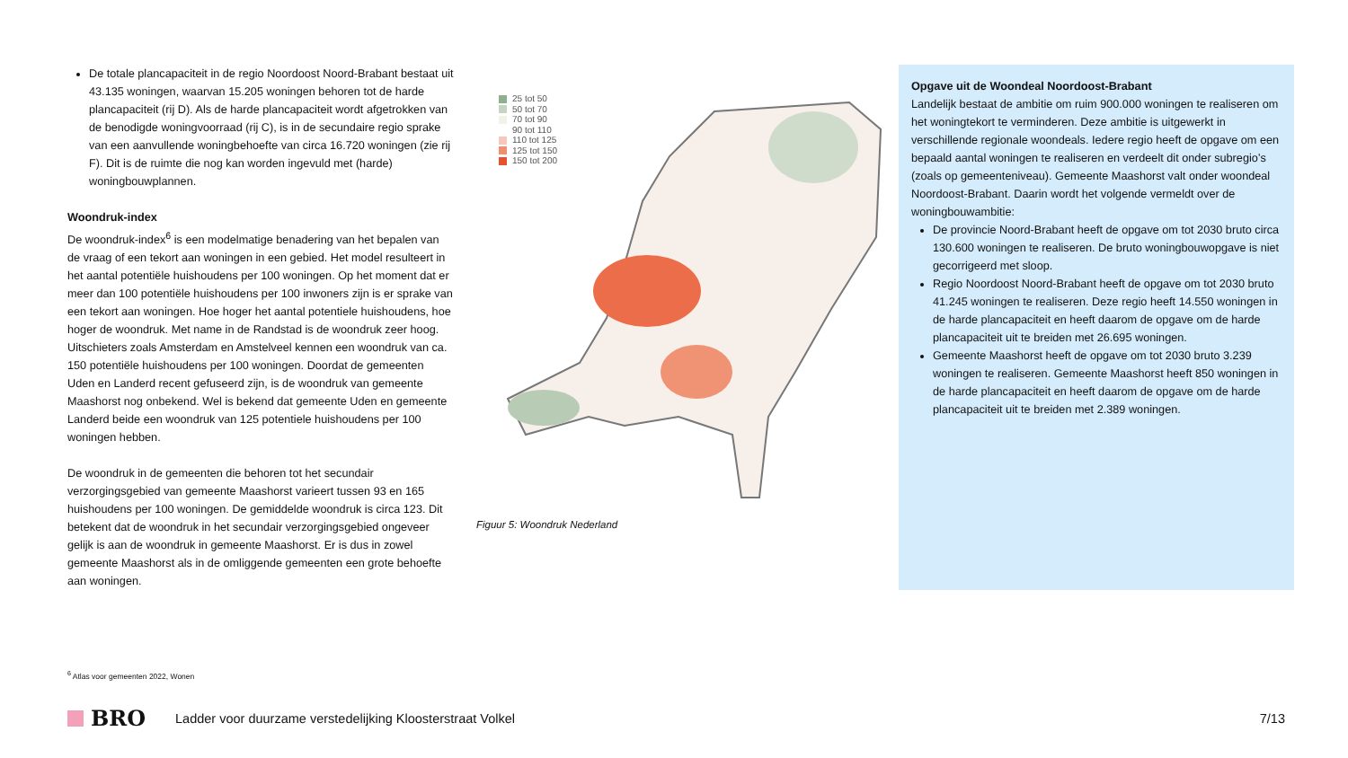De totale plancapaciteit in de regio Noordoost Noord-Brabant bestaat uit 43.135 woningen, waarvan 15.205 woningen behoren tot de harde plancapaciteit (rij D). Als de harde plancapaciteit wordt afgetrokken van de benodigde woningvoorraad (rij C), is in de secundaire regio sprake van een aanvullende woningbehoefte van circa 16.720 woningen (zie rij F). Dit is de ruimte die nog kan worden ingevuld met (harde) woningbouwplannen.
Woondruk-index
De woondruk-index<sup>6</sup> is een modelmatige benadering van het bepalen van de vraag of een tekort aan woningen in een gebied. Het model resulteert in het aantal potentiële huishoudens per 100 woningen. Op het moment dat er meer dan 100 potentiële huishoudens per 100 inwoners zijn is er sprake van een tekort aan woningen. Hoe hoger het aantal potentiele huishoudens, hoe hoger de woondruk. Met name in de Randstad is de woondruk zeer hoog. Uitschieters zoals Amsterdam en Amstelveel kennen een woondruk van ca. 150 potentiële huishoudens per 100 woningen. Doordat de gemeenten Uden en Landerd recent gefuseerd zijn, is de woondruk van gemeente Maashorst nog onbekend. Wel is bekend dat gemeente Uden en gemeente Landerd beide een woondruk van 125 potentiele huishoudens per 100 woningen hebben.
De woondruk in de gemeenten die behoren tot het secundair verzorgingsgebied van gemeente Maashorst varieert tussen 93 en 165 huishoudens per 100 woningen. De gemiddelde woondruk is circa 123. Dit betekent dat de woondruk in het secundair verzorgingsgebied ongeveer gelijk is aan de woondruk in gemeente Maashorst. Er is dus in zowel gemeente Maashorst als in de omliggende gemeenten een grote behoefte aan woningen.
25 tot 50
50 tot 70
70 tot 90
90 tot 110
110 tot 125
125 tot 150
150 tot 200
Figuur 5: Woondruk Nederland
Opgave uit de Woondeal Noordoost-Brabant
Landelijk bestaat de ambitie om ruim 900.000 woningen te realiseren om het woningtekort te verminderen. Deze ambitie is uitgewerkt in verschillende regionale woondeals. Iedere regio heeft de opgave om een bepaald aantal woningen te realiseren en verdeelt dit onder subregio’s (zoals op gemeenteniveau). Gemeente Maashorst valt onder woondeal Noordoost-Brabant. Daarin wordt het volgende vermeldt over de woningbouwambitie:
De provincie Noord-Brabant heeft de opgave om tot 2030 bruto circa 130.600 woningen te realiseren. De bruto woningbouwopgave is niet gecorrigeerd met sloop.
Regio Noordoost Noord-Brabant heeft de opgave om tot 2030 bruto 41.245 woningen te realiseren. Deze regio heeft 14.550 woningen in de harde plancapaciteit en heeft daarom de opgave om de harde plancapaciteit uit te breiden met 26.695 woningen.
Gemeente Maashorst heeft de opgave om tot 2030 bruto 3.239 woningen te realiseren. Gemeente Maashorst heeft 850 woningen in de harde plancapaciteit en heeft daarom de opgave om de harde plancapaciteit uit te breiden met 2.389 woningen.
<sup>6</sup> Atlas voor gemeenten 2022, Wonen
BRO
Ladder voor duurzame verstedelijking Kloosterstraat Volkel
7/13